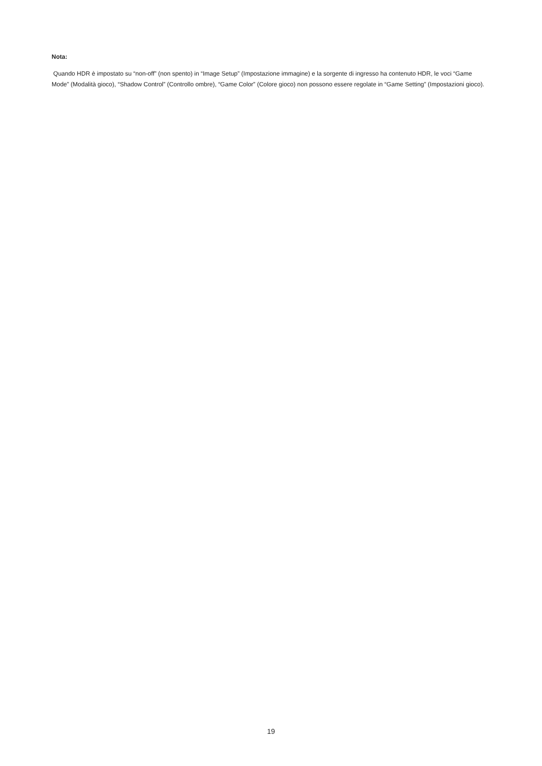Nota:
Quando HDR è impostato su “non-off” (non spento) in “Image Setup” (Impostazione immagine) e la sorgente di ingresso ha contenuto HDR, le voci “Game Mode” (Modalità gioco), “Shadow Control” (Controllo ombre), “Game Color” (Colore gioco) non possono essere regolate in “Game Setting” (Impostazioni gioco).
19